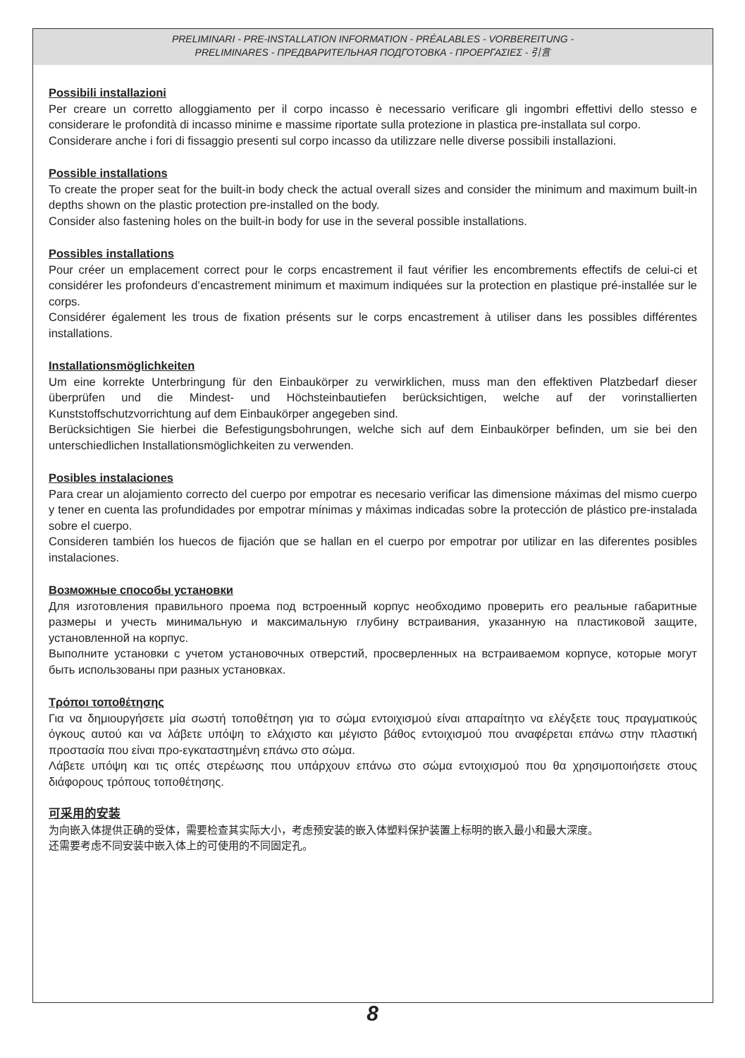PRELIMINARI - PRE-INSTALLATION INFORMATION - PRÉALABLES - VORBEREITUNG -
PRELIMINARES - ПРЕДВАРИТЕЛЬНАЯ ПОДГОТОВКА - ΠΡΟΕΡΓΑΣΙΕΣ - 引言
Possibili installazioni
Per creare un corretto alloggiamento per il corpo incasso è necessario verificare gli ingombri effettivi dello stesso e considerare le profondità di incasso minime e massime riportate sulla protezione in plastica pre-installata sul corpo.
Considerare anche i fori di fissaggio presenti sul corpo incasso da utilizzare nelle diverse possibili installazioni.
Possible installations
To create the proper seat for the built-in body check the actual overall sizes and consider the minimum and maximum built-in depths shown on the plastic protection pre-installed on the body.
Consider also fastening holes on the built-in body for use in the several possible installations.
Possibles installations
Pour créer un emplacement correct pour le corps encastrement il faut vérifier les encombrements effectifs de celui-ci et considérer les profondeurs d’encastrement minimum et maximum indiquées sur la protection en plastique pré-installée sur le corps.
Considérer également les trous de fixation présents sur le corps encastrement à utiliser dans les possibles différentes installations.
Installationsmöglichkeiten
Um eine korrekte Unterbringung für den Einbaukörper zu verwirklichen, muss man den effektiven Platzbedarf dieser überprüfen und die Mindest- und Höchsteinbautiefen berücksichtigen, welche auf der vorinstallierten Kunststoffschutzvorrichtung auf dem Einbaukörper angegeben sind.
Berücksichtigen Sie hierbei die Befestigungsbohrungen, welche sich auf dem Einbaukörper befinden, um sie bei den unterschiedlichen Installationsmöglichkeiten zu verwenden.
Posibles instalaciones
Para crear un alojamiento correcto del cuerpo por empotrar es necesario verificar las dimensione máximas del mismo cuerpo y tener en cuenta las profundidades por empotrar mínimas y máximas indicadas sobre la protección de plástico pre-instalada sobre el cuerpo.
Consideren también los huecos de fijación que se hallan en el cuerpo por empotrar por utilizar en las diferentes posibles instalaciones.
Возможные способы установки
Для изготовления правильного проема под встроенный корпус необходимо проверить его реальные габаритные размеры и учесть минимальную и максимальную глубину встраивания, указанную на пластиковой защите, установленной на корпус.
Выполните установки с учетом установочных отверстий, просверленных на встраиваемом корпусе, которые могут быть использованы при разных установках.
Τρόποι τοποθέτησης
Για να δημιουργήσετε μία σωστή τοποθέτηση για το σώμα εντοιχισμού είναι απαραίτητο να ελέγξετε τους πραγματικούς όγκους αυτού και να λάβετε υπόψη το ελάχιστο και μέγιστο βάθος εντοιχισμού που αναφέρεται επάνω στην πλαστική προστασία που είναι προ-εγκαταστημένη επάνω στο σώμα.
Λάβετε υπόψη και τις οπές στερέωσης που υπάρχουν επάνω στο σώμα εντοιχισμού που θα χρησιμοποιήσετε στους διάφορους τρόπους τοποθέτησης.
可采用的安装
为向嵌入体提供正确的受体，需要检查其实际大小，考虑预安装的嵌入体塑料保护装置上标明的嵌入最小和最大深度。
还需要考虑不同安装中嵌入体上的可使用的不同固定孔。
8